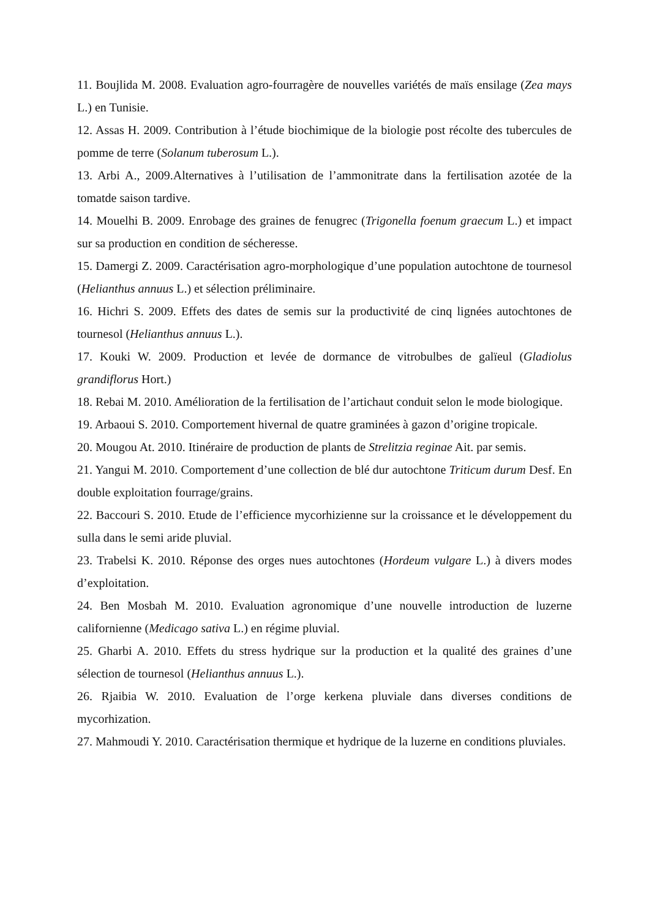11. Boujlida M. 2008. Evaluation agro-fourragère de nouvelles variétés de maïs ensilage (Zea mays L.) en Tunisie.
12. Assas H. 2009. Contribution à l’étude biochimique de la biologie post récolte des tubercules de pomme de terre (Solanum tuberosum L.).
13. Arbi A., 2009.Alternatives à l’utilisation de l’ammonitrate dans la fertilisation azotée de la tomatde saison tardive.
14. Mouelhi B. 2009. Enrobage des graines de fenugrec (Trigonella foenum graecum L.) et impact sur sa production en condition de sécheresse.
15. Damergi Z. 2009. Caractérisation agro-morphologique d’une population autochtone de tournesol (Helianthus annuus L.) et sélection préliminaire.
16. Hichri S. 2009. Effets des dates de semis sur la productivité de cinq lignées autochtones de tournesol (Helianthus annuus L.).
17. Kouki W. 2009. Production et levée de dormance de vitrobulbes de galïeul (Gladiolus grandiflorus Hort.)
18. Rebai M. 2010. Amélioration de la fertilisation de l’artichaut conduit selon le mode biologique.
19. Arbaoui S. 2010. Comportement hivernal de quatre graminées à gazon d’origine tropicale.
20. Mougou At. 2010. Itinéraire de production de plants de Strelitzia reginae Ait. par semis.
21. Yangui M. 2010. Comportement d’une collection de blé dur autochtone Triticum durum Desf. En double exploitation fourrage/grains.
22. Baccouri S. 2010. Etude de l’efficience mycorhizienne sur la croissance et le développement du sulla dans le semi aride pluvial.
23. Trabelsi K. 2010. Réponse des orges nues autochtones (Hordeum vulgare L.) à divers modes d’exploitation.
24. Ben Mosbah M. 2010. Evaluation agronomique d’une nouvelle introduction de luzerne californienne (Medicago sativa L.) en régime pluvial.
25. Gharbi A. 2010. Effets du stress hydrique sur la production et la qualité des graines d’une sélection de tournesol (Helianthus annuus L.).
26. Rjaibia W. 2010. Evaluation de l’orge kerkena pluviale dans diverses conditions de mycorhization.
27. Mahmoudi Y. 2010. Caractérisation thermique et hydrique de la luzerne en conditions pluviales.